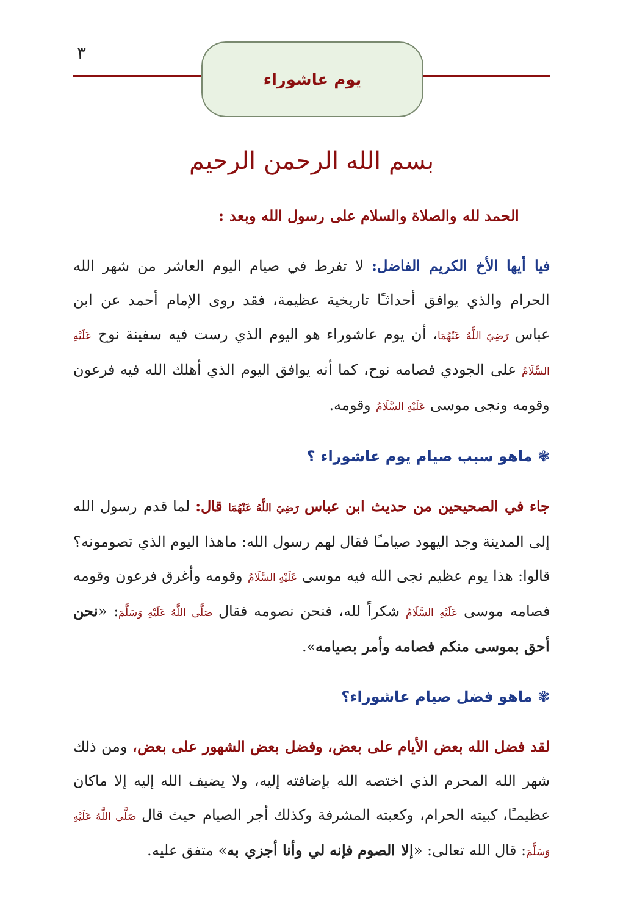٣ يوم عاشوراء
بسم الله الرحمن الرحيم
الحمد لله والصلاة والسلام على رسول الله وبعد :
فيا أيها الأخ الكريم الفاضل: لا تفرط في صيام اليوم العاشر من شهر الله الحرام والذي يوافق أحداثـًا تاريخية عظيمة، فقد روى الإمام أحمد عن ابن عباس رَضِيَ اللَّهُ عَنْهُمَا، أن يوم عاشوراء هو اليوم الذي رست فيه سفينة نوح عَلَيْهِ السَّلَامُ على الجودي فصامه نوح، كما أنه يوافق اليوم الذي أهلك الله فيه فرعون وقومه ونجى موسى عَلَيْهِ السَّلَامُ وقومه.
❃ ماهو سبب صيام يوم عاشوراء ؟
جاء في الصحيحين من حديث ابن عباس رَضِيَ اللَّهُ عَنْهُمَا قال: لما قدم رسول الله إلى المدينة وجد اليهود صيامـًا فقال لهم رسول الله: ماهذا اليوم الذي تصومونه؟ قالوا: هذا يوم عظيم نجى الله فيه موسى عَلَيْهِ السَّلَامُ وقومه وأغرق فرعون وقومه فصامه موسى عَلَيْهِ السَّلَامُ شكراً لله، فنحن نصومه فقال صَلَّى اللَّهُ عَلَيْهِ وَسَلَّمَ: «نحن أحق بموسى منكم فصامه وأمر بصيامه».
❃ ماهو فضل صيام عاشوراء؟
لقد فضل الله بعض الأيام على بعض، وفضل بعض الشهور على بعض، ومن ذلك شهر الله المحرم الذي اختصه الله بإضافته إليه، ولا يضيف الله إليه إلا ماكان عظيمـًا، كبيته الحرام، وكعبته المشرفة وكذلك أجر الصيام حيث قال صَلَّى اللَّهُ عَلَيْهِ وَسَلَّمَ: قال الله تعالى: «إلا الصوم فإنه لي وأنا أجزي به» متفق عليه.